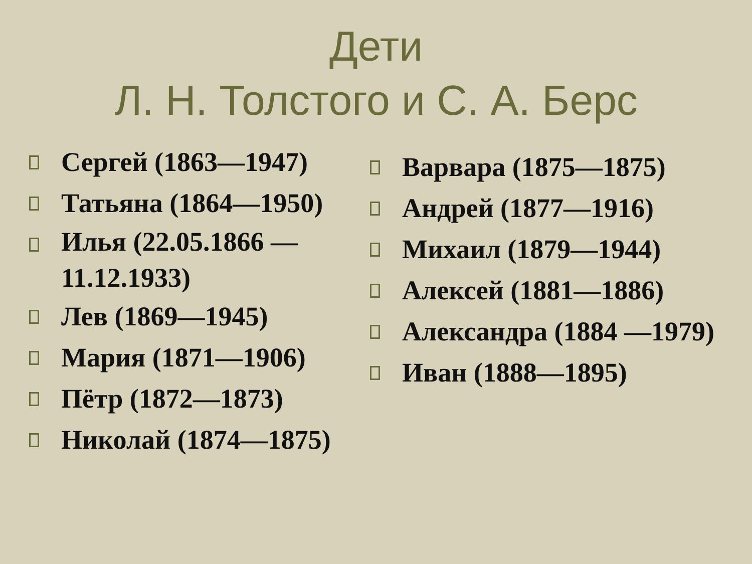Дети
Л. Н. Толстого и С. А. Берс
Сергей (1863—1947)
Татьяна (1864—1950)
Илья (22.05.1866 —11.12.1933)
Лев (1869—1945)
Мария (1871—1906)
Пётр (1872—1873)
Николай (1874—1875)
Варвара (1875—1875)
Андрей (1877—1916)
Михаил (1879—1944)
Алексей (1881—1886)
Александра (1884 —1979)
Иван (1888—1895)